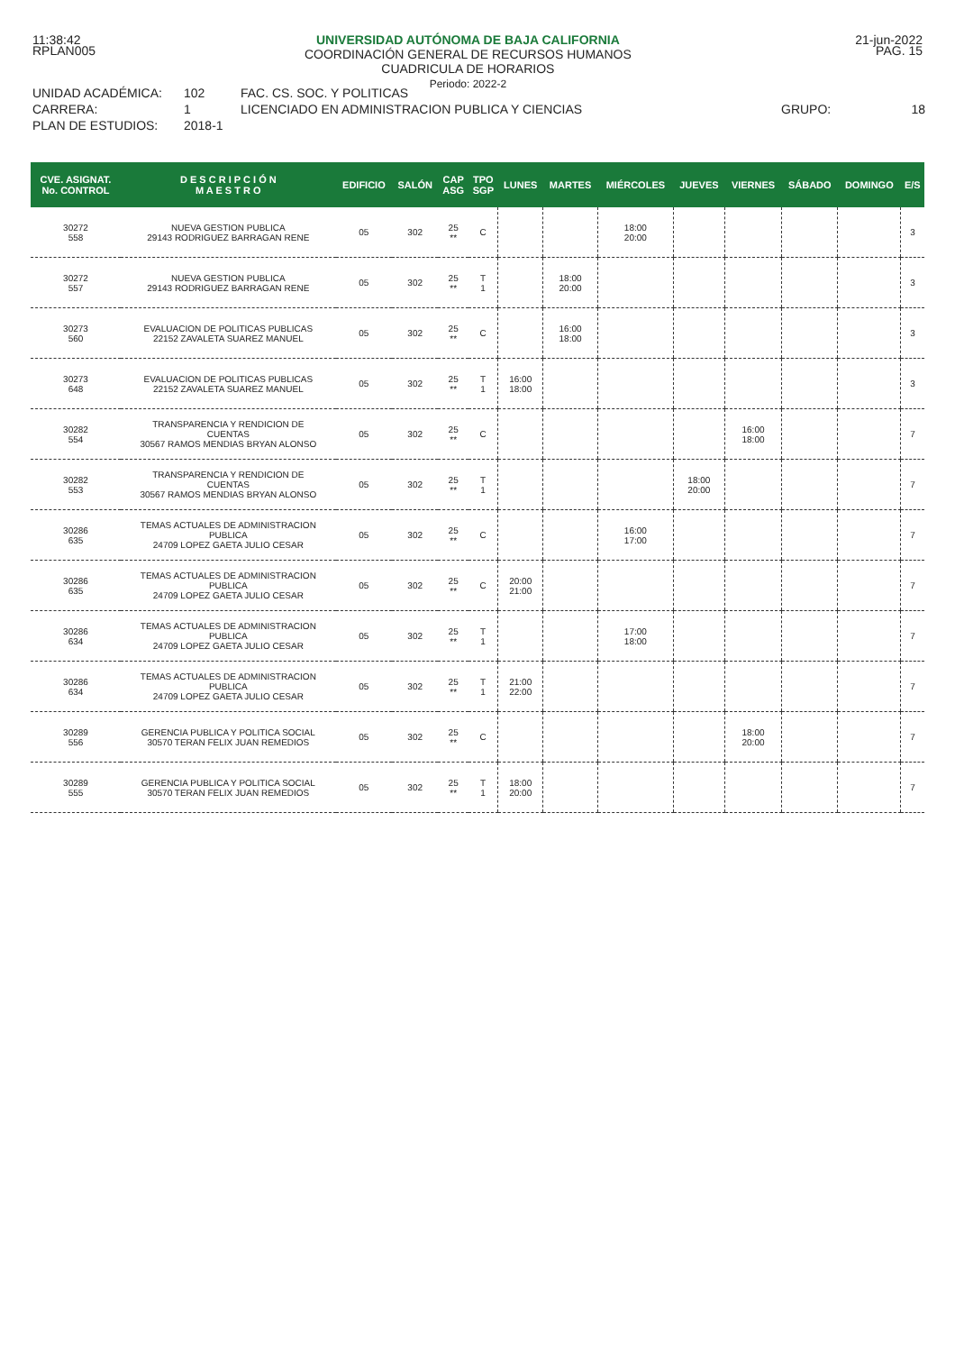11:38:42 UNIVERSIDAD AUTÓNOMA DE BAJA CALIFORNIA
COORDINACIÓN GENERAL DE RECURSOS HUMANOS
CUADRICULA DE HORARIOS
Periodo: 2022-2 21-jun-2022
RPLAN005 PAG. 15
UNIDAD ACADÉMICA: 102 FAC. CS. SOC. Y POLITICAS CARRERA: 1 LICENCIADO EN ADMINISTRACION PUBLICA Y CIENCIAS GRUPO: 18 PLAN DE ESTUDIOS: 2018-1
| CVE. ASIGNAT. No. CONTROL | D E S C R I P C I Ó N M A E S T R O | EDIFICIO | SALÓN | CAP ASG | TPO SGP | LUNES | MARTES | MIÉRCOLES | JUEVES | VIERNES | SÁBADO | DOMINGO | E/S |
| --- | --- | --- | --- | --- | --- | --- | --- | --- | --- | --- | --- | --- | --- |
| 30272 558 | NUEVA GESTION PUBLICA 29143 RODRIGUEZ BARRAGAN RENE | 05 | 302 | 25 ** | C | | | 18:00 20:00 | | | | | 3 |
| 30272 557 | NUEVA GESTION PUBLICA 29143 RODRIGUEZ BARRAGAN RENE | 05 | 302 | 25 ** | T 1 | | 18:00 20:00 | | | | | | 3 |
| 30273 560 | EVALUACION DE POLITICAS PUBLICAS 22152 ZAVALETA SUAREZ MANUEL | 05 | 302 | 25 ** | C | | 16:00 18:00 | | | | | | 3 |
| 30273 648 | EVALUACION DE POLITICAS PUBLICAS 22152 ZAVALETA SUAREZ MANUEL | 05 | 302 | 25 ** | T 1 | 16:00 18:00 | | | | | | | 3 |
| 30282 554 | TRANSPARENCIA Y RENDICION DE CUENTAS 30567 RAMOS MENDIAS BRYAN ALONSO | 05 | 302 | 25 ** | C | | | | | 16:00 18:00 | | | 7 |
| 30282 553 | TRANSPARENCIA Y RENDICION DE CUENTAS 30567 RAMOS MENDIAS BRYAN ALONSO | 05 | 302 | 25 ** | T 1 | | | | 18:00 20:00 | | | | 7 |
| 30286 635 | TEMAS ACTUALES DE ADMINISTRACION PUBLICA 24709 LOPEZ GAETA JULIO CESAR | 05 | 302 | 25 ** | C | | | 16:00 17:00 | | | | | 7 |
| 30286 635 | TEMAS ACTUALES DE ADMINISTRACION PUBLICA 24709 LOPEZ GAETA JULIO CESAR | 05 | 302 | 25 ** | C | 20:00 21:00 | | | | | | | 7 |
| 30286 634 | TEMAS ACTUALES DE ADMINISTRACION PUBLICA 24709 LOPEZ GAETA JULIO CESAR | 05 | 302 | 25 ** | T 1 | | | 17:00 18:00 | | | | | 7 |
| 30286 634 | TEMAS ACTUALES DE ADMINISTRACION PUBLICA 24709 LOPEZ GAETA JULIO CESAR | 05 | 302 | 25 ** | T 1 | 21:00 22:00 | | | | | | | 7 |
| 30289 556 | GERENCIA PUBLICA Y POLITICA SOCIAL 30570 TERAN FELIX JUAN REMEDIOS | 05 | 302 | 25 ** | C | | | | | 18:00 20:00 | | | 7 |
| 30289 555 | GERENCIA PUBLICA Y POLITICA SOCIAL 30570 TERAN FELIX JUAN REMEDIOS | 05 | 302 | 25 ** | T 1 | 18:00 20:00 | | | | | | | 7 |